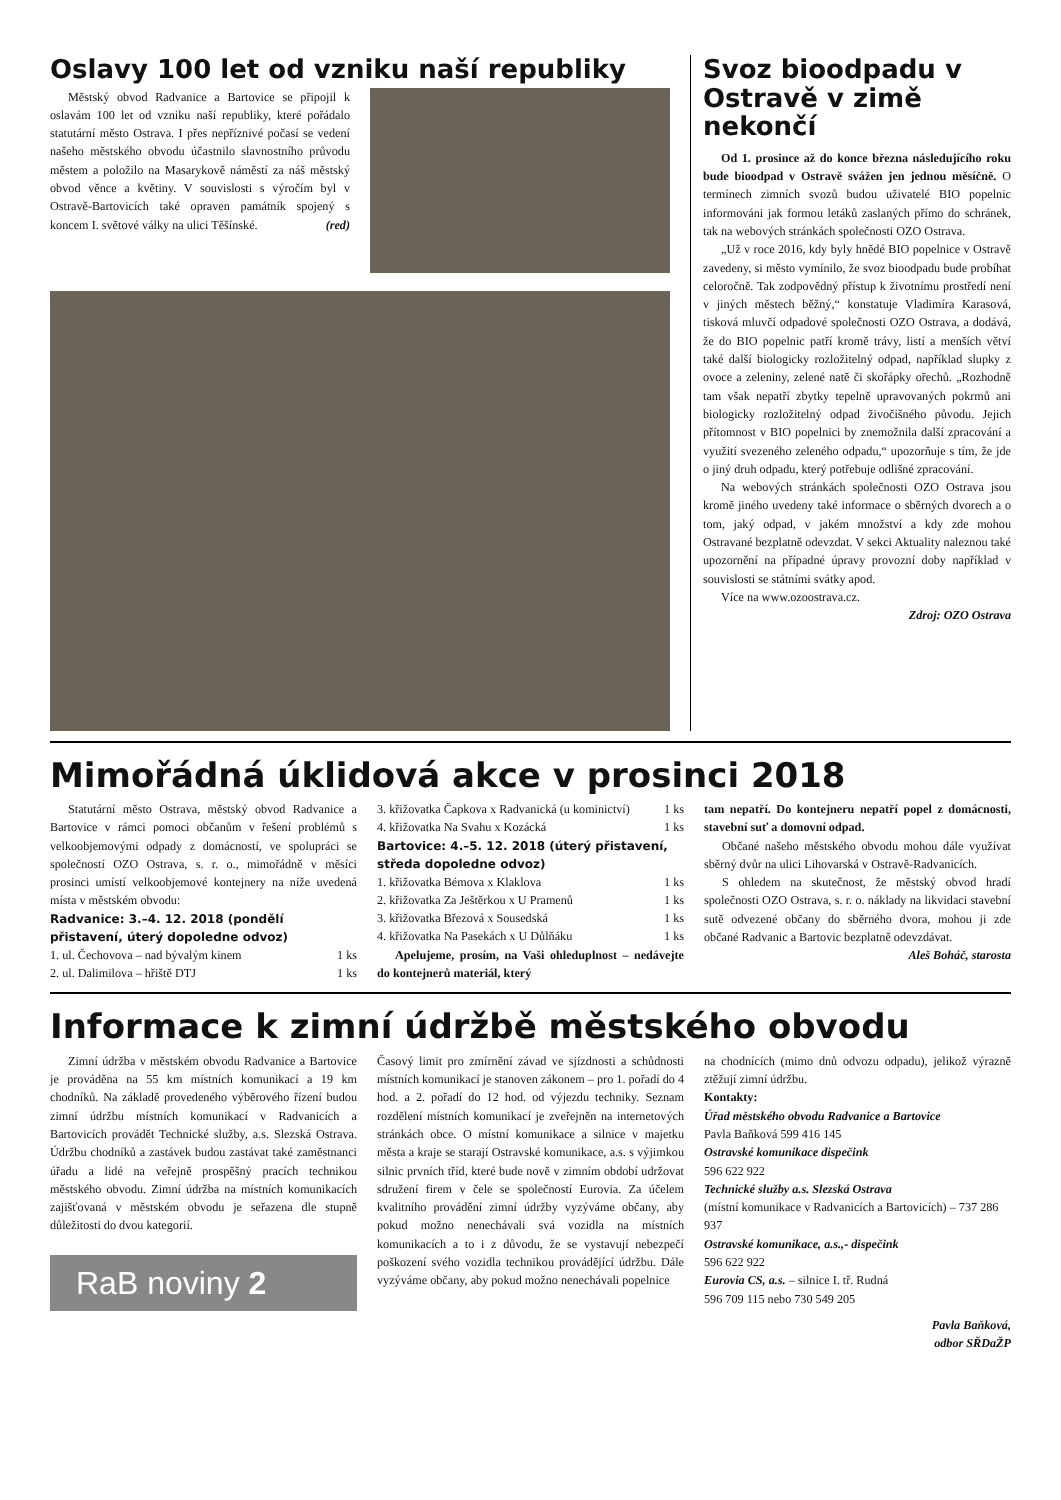Oslavy 100 let od vzniku naší republiky
Městský obvod Radvanice a Bartovice se připojil k oslavám 100 let od vzniku naší republiky, které pořádalo statutární město Ostrava. I přes nepříznivé počasí se vedení našeho městského obvodu účastnilo slavnostního průvodu městem a položilo na Masarykově náměstí za náš městský obvod věnce a květiny. V souvislosti s výročím byl v Ostravě-Bartovicích také opraven památník spojený s koncem I. světové války na ulici Těšínské. (red)
Svoz bioodpadu v Ostravě v zimě nekončí
Od 1. prosince až do konce března následujícího roku bude bioodpad v Ostravě svážen jen jednou měsíčně. O termínech zimních svozů budou uživatelé BIO popelnic informováni jak formou letáků zaslaných přímo do schránek, tak na webových stránkách společnosti OZO Ostrava.
„Už v roce 2016, kdy byly hnědé BIO popelnice v Ostravě zavedeny, si město vymínilo, že svoz bioodpadu bude probíhat celoročně. Tak zodpovědný přístup k životnímu prostředí není v jiných městech běžný,“ konstatuje Vladimíra Karasová, tisková mluvčí odpadové společnosti OZO Ostrava, a dodává, že do BIO popelnic patří kromě trávy, listí a menších větví také další biologicky rozložitelný odpad, například slupky z ovoce a zeleniny, zelené natě či skořápky ořechů. „Rozhodně tam však nepatří zbytky tepelně upravovaných pokrmů ani biologicky rozložitelný odpad živočišného původu. Jejich přítomnost v BIO popelnici by znemožnila další zpracování a využití svezeného zeleného odpadu,“ upozorňuje s tím, že jde o jiný druh odpadu, který potřebuje odlišné zpracování.
Na webových stránkách společnosti OZO Ostrava jsou kromě jiného uvedeny také informace o sběrných dvorech a o tom, jaký odpad, v jakém množství a kdy zde mohou Ostravané bezplatně odevzdat. V sekci Aktuality naleznou také upozornění na případné úpravy provozní doby například v souvislosti se státními svátky apod.
Více na www.ozoostrava.cz.
Zdroj: OZO Ostrava
Mimořádná úklidová akce v prosinci 2018
Statutární město Ostrava, městský obvod Radvanice a Bartovice v rámci pomoci občanům v řešení problémů s velkoobjemovými odpady z domácností, ve spolupráci se společností OZO Ostrava, s. r. o., mimořádně v měsíci prosinci umístí velkoobjemové kontejnery na níže uvedená místa v městském obvodu:
Radvanice: 3.–4. 12. 2018 (pondělí přistavení, úterý dopoledne odvoz)
1. ul. Čechovova – nad bývalým kinem 1 ks
2. ul. Dalimilova – hřiště DTJ 1 ks
3. křižovatka Čapkova x Radvanická (u kominictví) 1 ks
4. křižovatka Na Svahu x Kozácká 1 ks
Bartovice: 4.–5. 12. 2018 (úterý přistavení, středa dopoledne odvoz)
1. křižovatka Bémova x Klaklova 1 ks
2. křižovatka Za Ještěrkou x U Pramenů 1 ks
3. křižovatka Březová x Sousedská 1 ks
4. křižovatka Na Pasekách x U Důlňáku 1 ks
Apelujeme, prosím, na Vaši ohleduplnost – nedávejte do kontejnerů materiál, který
tam nepatří. Do kontejneru nepatří popel z domácnosti, stavební suť a domovní odpad.
Občané našeho městského obvodu mohou dále využívat sběrný dvůr na ulici Lihovarská v Ostravě-Radvanicích.
S ohledem na skutečnost, že městský obvod hradí společnosti OZO Ostrava, s. r. o. náklady na likvidaci stavební sutě odvezené občany do sběrného dvora, mohou ji zde občané Radvanic a Bartovic bezplatně odevzdávat.
Aleš Boháč, starosta
Informace k zimní údržbě městského obvodu
Zimní údržba v městském obvodu Radvanice a Bartovice je prováděna na 55 km místních komunikací a 19 km chodníků. Na základě provedeného výběrového řízení budou zimní údržbu místních komunikací v Radvanicích a Bartovicích provádět Technické služby, a.s. Slezská Ostrava. Údržbu chodníků a zastávek budou zastávat také zaměstnanci úřadu a lidé na veřejně prospěšný pracích technikou městského obvodu. Zimní údržba na místních komunikacích zajišťovaná v městském obvodu je seřazena dle stupně důležitosti do dvou kategorií.
RaB noviny 2
Časový limit pro zmírnění závad ve sjízdnosti a schůdnosti místních komunikací je stanoven zákonem – pro 1. pořadí do 4 hod. a 2. pořadí do 12 hod. od výjezdu techniky. Seznam rozdělení místních komunikací je zveřejněn na internetových stránkách obce. O místní komunikace a silnice v majetku města a kraje se starají Ostravské komunikace, a.s. s výjimkou silnic prvních tříd, které bude nově v zimním období udržovat sdružení firem v čele se společností Eurovia. Za účelem kvalitního provádění zimní údržby vyzýváme občany, aby pokud možno nenechávali svá vozidla na místních komunikacích a to i z důvodu, že se vystavují nebezpečí poškození svého vozidla technikou provádějící údržbu. Dále vyzýváme občany, aby pokud možno nenechávali popelnice
na chodnících (mimo dnů odvozu odpadu), jelikož výrazně ztěžují zimní údržbu.
Kontakty:
Úřad městského obvodu Radvanice a Bartovice
Pavla Baňková 599 416 145
Ostravské komunikace dispečink
596 622 922
Technické služby a.s. Slezská Ostrava
(místní komunikace v Radvanicích a Bartovicích) – 737 286 937
Ostravské komunikace, a.s.,- dispečink
596 622 922
Eurovia CS, a.s. – silnice I. tř. Rudná
596 709 115 nebo 730 549 205
Pavla Baňková,
odbor SŘDaŽP